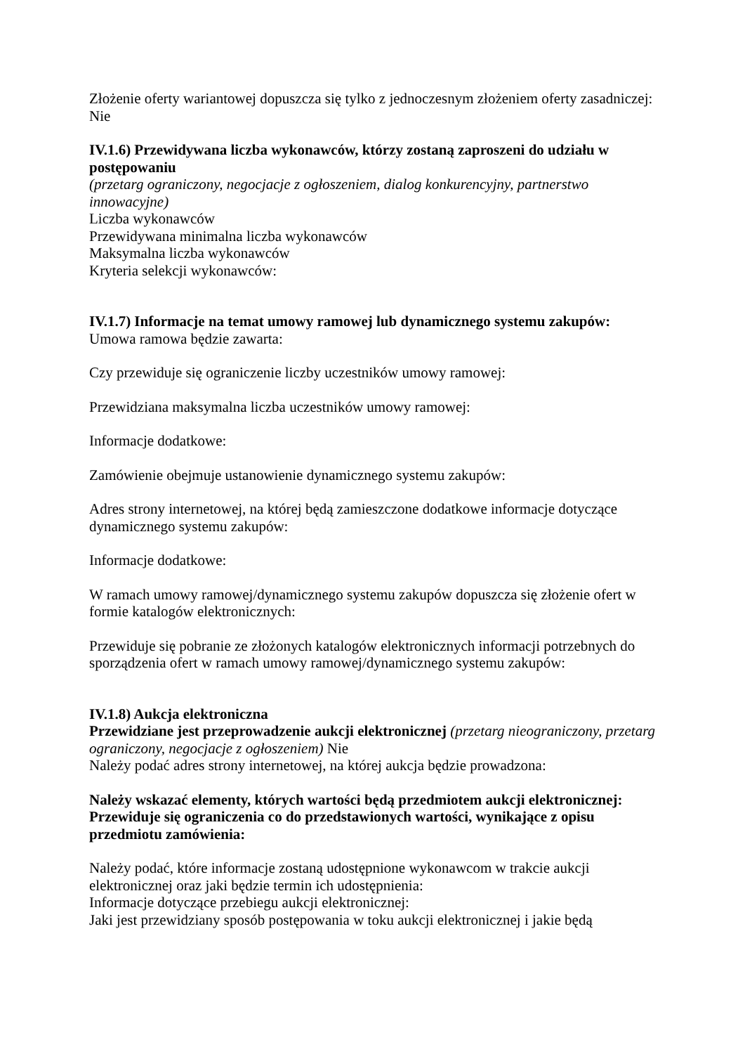Złożenie oferty wariantowej dopuszcza się tylko z jednoczesnym złożeniem oferty zasadniczej:
Nie
IV.1.6) Przewidywana liczba wykonawców, którzy zostaną zaproszeni do udziału w postępowaniu
(przetarg ograniczony, negocjacje z ogłoszeniem, dialog konkurencyjny, partnerstwo innowacyjne)
Liczba wykonawców
Przewidywana minimalna liczba wykonawców
Maksymalna liczba wykonawców
Kryteria selekcji wykonawców:
IV.1.7) Informacje na temat umowy ramowej lub dynamicznego systemu zakupów:
Umowa ramowa będzie zawarta:
Czy przewiduje się ograniczenie liczby uczestników umowy ramowej:
Przewidziana maksymalna liczba uczestników umowy ramowej:
Informacje dodatkowe:
Zamówienie obejmuje ustanowienie dynamicznego systemu zakupów:
Adres strony internetowej, na której będą zamieszczone dodatkowe informacje dotyczące dynamicznego systemu zakupów:
Informacje dodatkowe:
W ramach umowy ramowej/dynamicznego systemu zakupów dopuszcza się złożenie ofert w formie katalogów elektronicznych:
Przewiduje się pobranie ze złożonych katalogów elektronicznych informacji potrzebnych do sporządzenia ofert w ramach umowy ramowej/dynamicznego systemu zakupów:
IV.1.8) Aukcja elektroniczna
Przewidziane jest przeprowadzenie aukcji elektronicznej (przetarg nieograniczony, przetarg ograniczony, negocjacje z ogłoszeniem) Nie
Należy podać adres strony internetowej, na której aukcja będzie prowadzona:
Należy wskazać elementy, których wartości będą przedmiotem aukcji elektronicznej:
Przewiduje się ograniczenia co do przedstawionych wartości, wynikające z opisu przedmiotu zamówienia:
Należy podać, które informacje zostaną udostępnione wykonawcom w trakcie aukcji elektronicznej oraz jaki będzie termin ich udostępnienia:
Informacje dotyczące przebiegu aukcji elektronicznej:
Jaki jest przewidziany sposób postępowania w toku aukcji elektronicznej i jakie będą